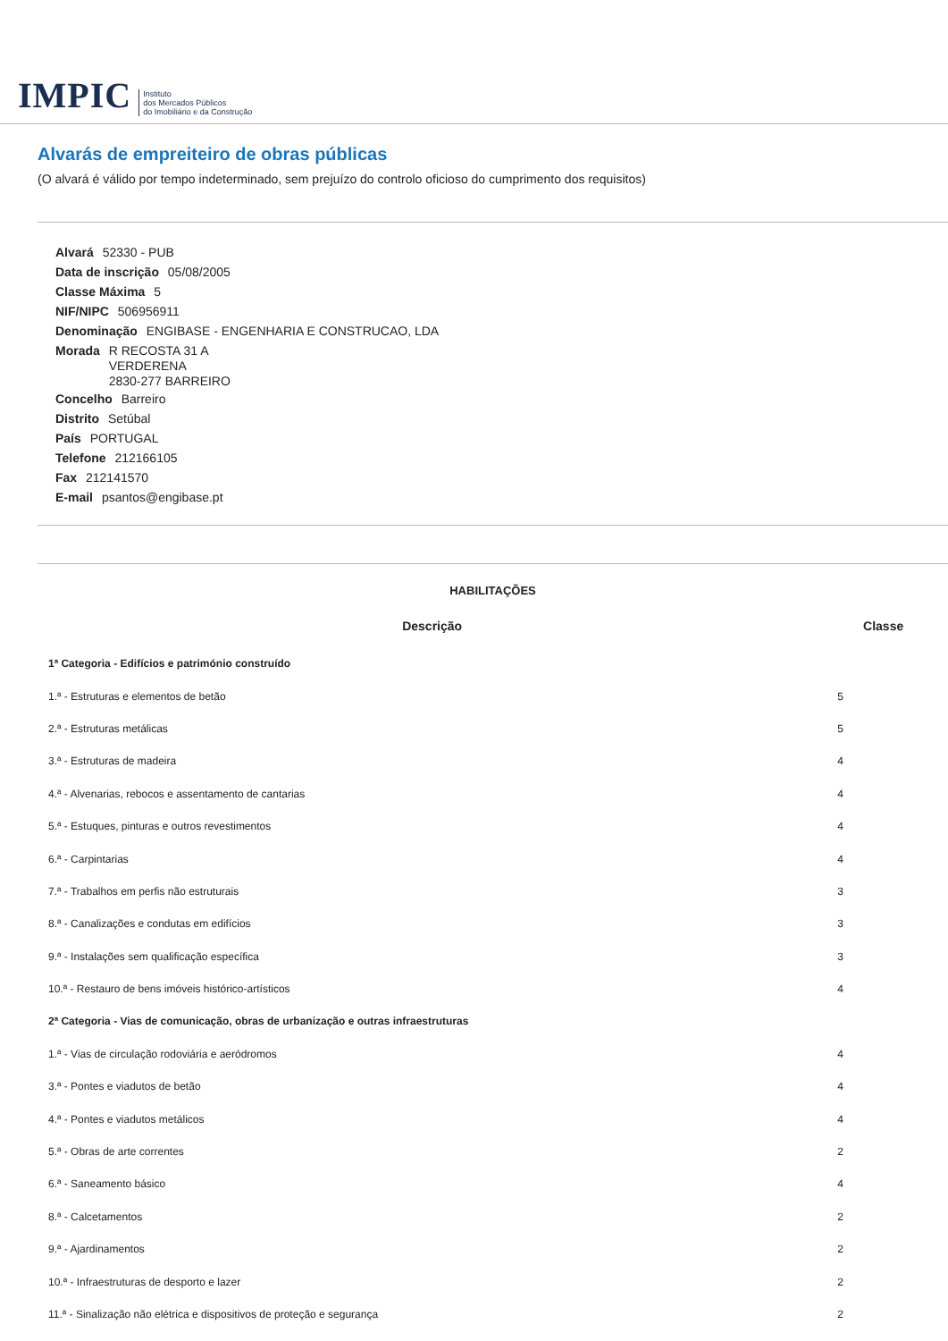IMPIC Instituto
dos Mercados Públicos
do Imobiliário e da Construção
Alvarás de empreiteiro de obras públicas
(O alvará é válido por tempo indeterminado, sem prejuízo do controlo oficioso do cumprimento dos requisitos)
Alvará 52330 - PUB
Data de inscrição 05/08/2005
Classe Máxima 5
NIF/NIPC 506956911
Denominação ENGIBASE - ENGENHARIA E CONSTRUCAO, LDA
Morada R RECOSTA 31 A
VERDERENA
2830-277 BARREIRO
Concelho Barreiro
Distrito Setúbal
País PORTUGAL
Telefone 212166105
Fax 212141570
E-mail psantos@engibase.pt
HABILITAÇÕES
| Descrição | Classe |
| --- | --- |
| 1ª Categoria - Edifícios e património construído | |
| 1.ª - Estruturas e elementos de betão | 5 |
| 2.ª - Estruturas metálicas | 5 |
| 3.ª - Estruturas de madeira | 4 |
| 4.ª - Alvenarias, rebocos e assentamento de cantarias | 4 |
| 5.ª - Estuques, pinturas e outros revestimentos | 4 |
| 6.ª - Carpintarias | 4 |
| 7.ª - Trabalhos em perfis não estruturais | 3 |
| 8.ª - Canalizações e condutas em edifícios | 3 |
| 9.ª - Instalações sem qualificação específica | 3 |
| 10.ª - Restauro de bens imóveis histórico-artísticos | 4 |
| 2ª Categoria - Vias de comunicação, obras de urbanização e outras infraestruturas | |
| 1.ª - Vias de circulação rodoviária e aeródromos | 4 |
| 3.ª - Pontes e viadutos de betão | 4 |
| 4.ª - Pontes e viadutos metálicos | 4 |
| 5.ª - Obras de arte correntes | 2 |
| 6.ª - Saneamento básico | 4 |
| 8.ª - Calcetamentos | 2 |
| 9.ª - Ajardinamentos | 2 |
| 10.ª - Infraestruturas de desporto e lazer | 2 |
| 11.ª - Sinalização não elétrica e dispositivos de proteção e segurança | 2 |